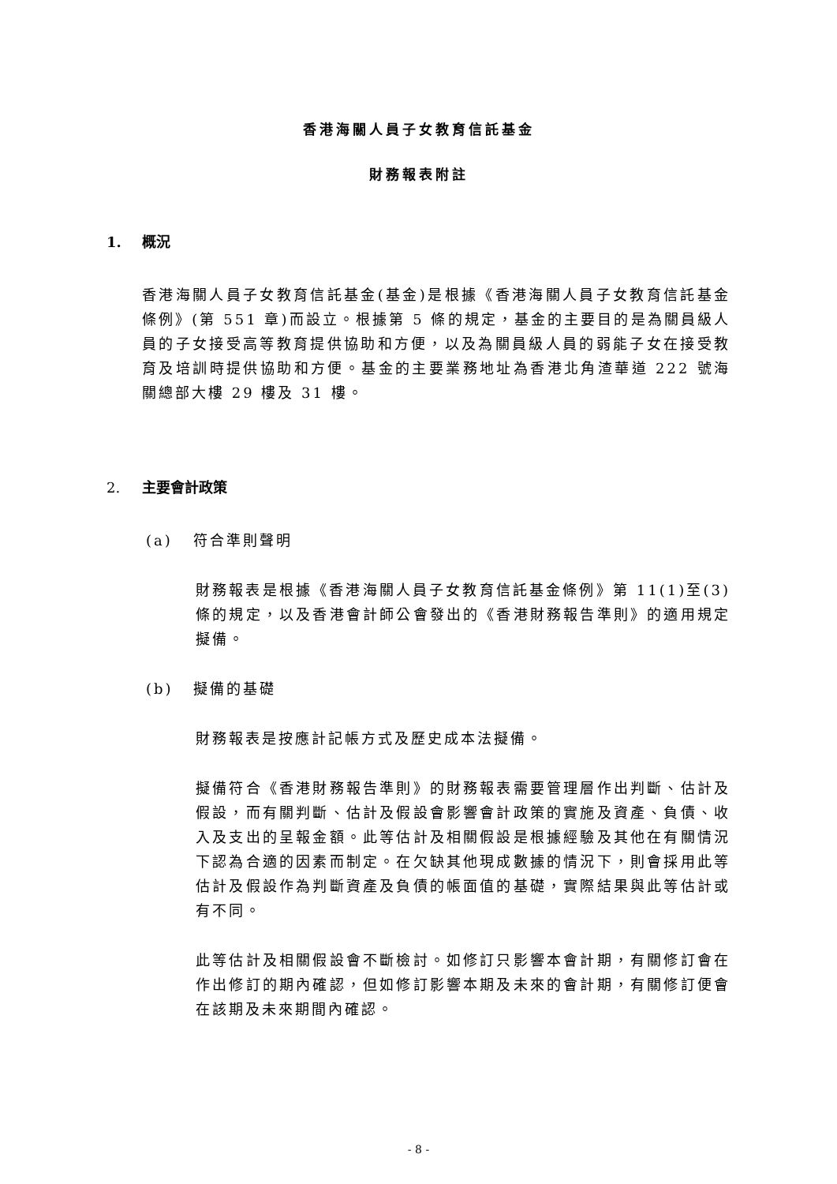香港海關人員子女教育信託基金
財務報表附註
1. 概況
香港海關人員子女教育信託基金(基金)是根據《香港海關人員子女教育信託基金條例》(第 551 章)而設立。根據第 5 條的規定，基金的主要目的是為關員級人員的子女接受高等教育提供協助和方便，以及為關員級人員的弱能子女在接受教育及培訓時提供協助和方便。基金的主要業務地址為香港北角渣華道 222 號海關總部大樓 29 樓及 31 樓。
2. 主要會計政策
(a) 符合準則聲明
財務報表是根據《香港海關人員子女教育信託基金條例》第 11(1)至(3)條的規定，以及香港會計師公會發出的《香港財務報告準則》的適用規定擬備。
(b) 擬備的基礎
財務報表是按應計記帳方式及歷史成本法擬備。
擬備符合《香港財務報告準則》的財務報表需要管理層作出判斷、估計及假設，而有關判斷、估計及假設會影響會計政策的實施及資產、負債、收入及支出的呈報金額。此等估計及相關假設是根據經驗及其他在有關情況下認為合適的因素而制定。在欠缺其他現成數據的情況下，則會採用此等估計及假設作為判斷資產及負債的帳面值的基礎，實際結果與此等估計或有不同。
此等估計及相關假設會不斷檢討。如修訂只影響本會計期，有關修訂會在作出修訂的期內確認，但如修訂影響本期及未來的會計期，有關修訂便會在該期及未來期間內確認。
- 8 -